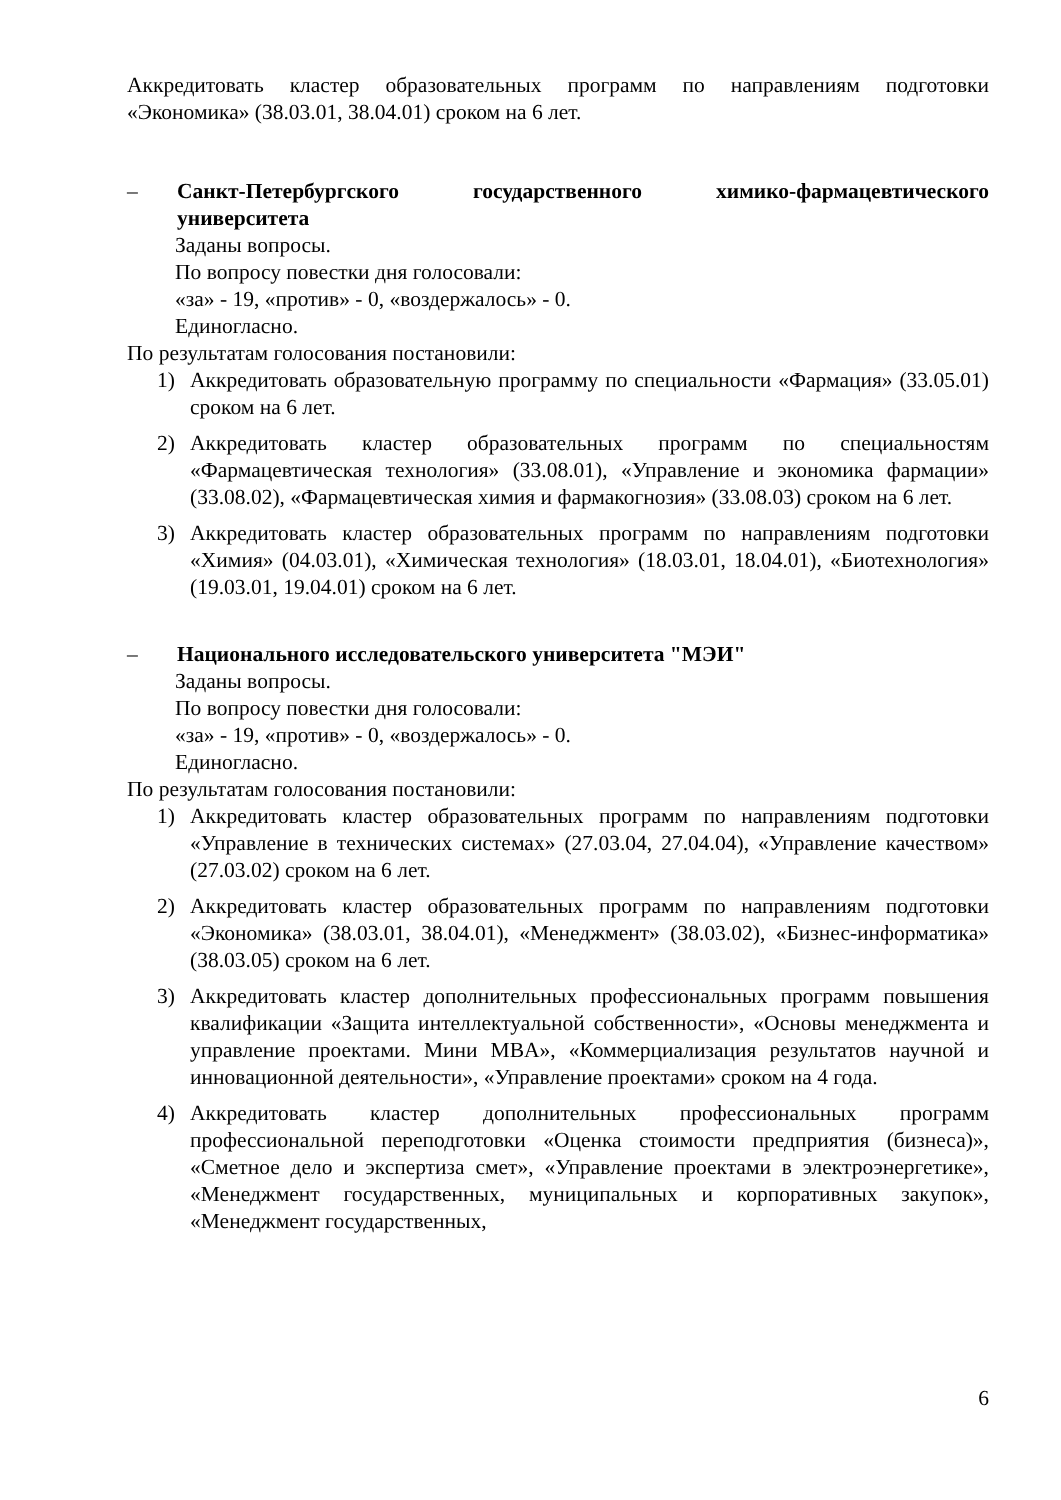Аккредитовать кластер образовательных программ по направлениям подготовки «Экономика» (38.03.01, 38.04.01) сроком на 6 лет.
– Санкт-Петербургского государственного химико-фармацевтического университета
Заданы вопросы.
По вопросу повестки дня голосовали:
«за» - 19, «против» - 0, «воздержалось» - 0.
Единогласно.
По результатам голосования постановили:
1) Аккредитовать образовательную программу по специальности «Фармация» (33.05.01) сроком на 6 лет.
2) Аккредитовать кластер образовательных программ по специальностям «Фармацевтическая технология» (33.08.01), «Управление и экономика фармации» (33.08.02), «Фармацевтическая химия и фармакогнозия» (33.08.03) сроком на 6 лет.
3) Аккредитовать кластер образовательных программ по направлениям подготовки «Химия» (04.03.01), «Химическая технология» (18.03.01, 18.04.01), «Биотехнология» (19.03.01, 19.04.01) сроком на 6 лет.
– Национального исследовательского университета "МЭИ"
Заданы вопросы.
По вопросу повестки дня голосовали:
«за» - 19, «против» - 0, «воздержалось» - 0.
Единогласно.
По результатам голосования постановили:
1) Аккредитовать кластер образовательных программ по направлениям подготовки «Управление в технических системах» (27.03.04, 27.04.04), «Управление качеством» (27.03.02) сроком на 6 лет.
2) Аккредитовать кластер образовательных программ по направлениям подготовки «Экономика» (38.03.01, 38.04.01), «Менеджмент» (38.03.02), «Бизнес-информатика» (38.03.05) сроком на 6 лет.
3) Аккредитовать кластер дополнительных профессиональных программ повышения квалификации «Защита интеллектуальной собственности», «Основы менеджмента и управление проектами. Мини MBA», «Коммерциализация результатов научной и инновационной деятельности», «Управление проектами» сроком на 4 года.
4) Аккредитовать кластер дополнительных профессиональных программ профессиональной переподготовки «Оценка стоимости предприятия (бизнеса)», «Сметное дело и экспертиза смет», «Управление проектами в электроэнергетике», «Менеджмент государственных, муниципальных и корпоративных закупок», «Менеджмент государственных,
6